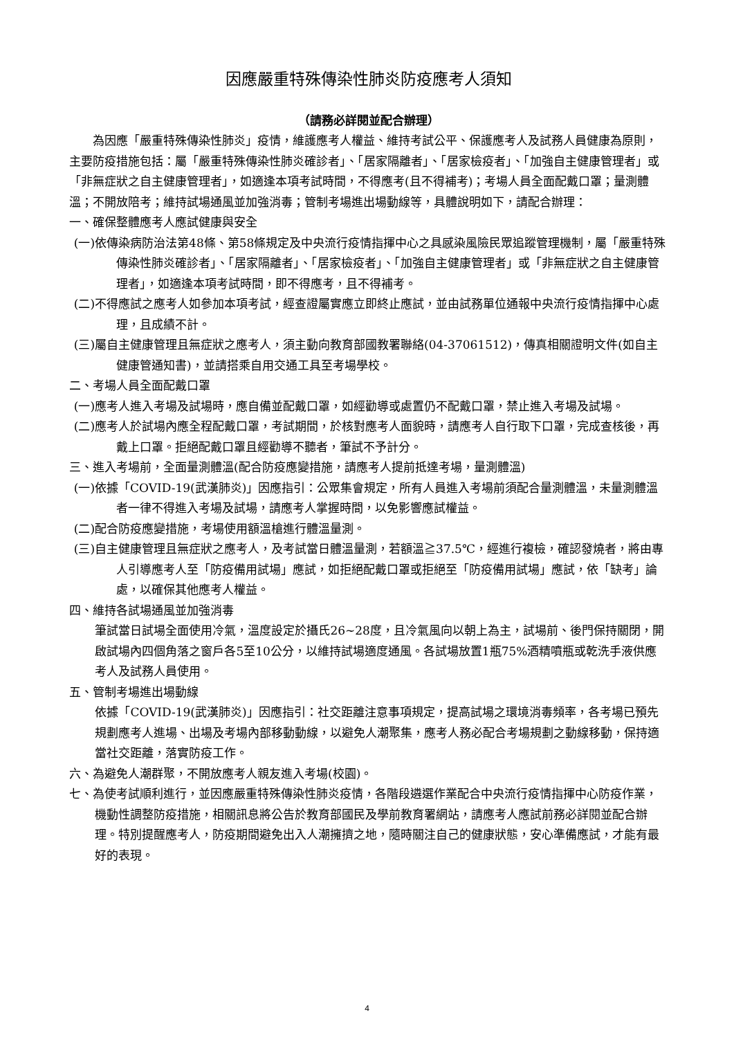因應嚴重特殊傳染性肺炎防疫應考人須知
（請務必詳閱並配合辦理）
為因應「嚴重特殊傳染性肺炎」疫情，維護應考人權益、維持考試公平、保護應考人及試務人員健康為原則，主要防疫措施包括：屬「嚴重特殊傳染性肺炎確診者」、「居家隔離者」、「居家檢疫者」、「加強自主健康管理者」或「非無症狀之自主健康管理者」，如適逢本項考試時間，不得應考(且不得補考)；考場人員全面配戴口罩；量測體溫；不開放陪考；維持試場通風並加強消毒；管制考場進出場動線等，具體說明如下，請配合辦理：
一、確保整體應考人應試健康與安全
(一)依傳染病防治法第48條、第58條規定及中央流行疫情指揮中心之具感染風險民眾追蹤管理機制，屬「嚴重特殊傳染性肺炎確診者」、「居家隔離者」、「居家檢疫者」、「加強自主健康管理者」或「非無症狀之自主健康管理者」，如適逢本項考試時間，即不得應考，且不得補考。
(二)不得應試之應考人如參加本項考試，經查證屬實應立即終止應試，並由試務單位通報中央流行疫情指揮中心處理，且成績不計。
(三)屬自主健康管理且無症狀之應考人，須主動向教育部國教署聯絡(04-37061512)，傳真相關證明文件(如自主健康管通知書)，並請搭乘自用交通工具至考場學校。
二、考場人員全面配戴口罩
(一)應考人進入考場及試場時，應自備並配戴口罩，如經勸導或處置仍不配戴口罩，禁止進入考場及試場。
(二)應考人於試場內應全程配戴口罩，考試期間，於核對應考人面貌時，請應考人自行取下口罩，完成查核後，再戴上口罩。拒絕配戴口罩且經勸導不聽者，筆試不予計分。
三、進入考場前，全面量測體溫(配合防疫應變措施，請應考人提前抵達考場，量測體溫)
(一)依據「COVID-19(武漢肺炎)」因應指引：公眾集會規定，所有人員進入考場前須配合量測體溫，未量測體溫者一律不得進入考場及試場，請應考人掌握時間，以免影響應試權益。
(二)配合防疫應變措施，考場使用額溫槍進行體溫量測。
(三)自主健康管理且無症狀之應考人，及考試當日體溫量測，若額溫≧37.5℃，經進行複檢，確認發燒者，將由專人引導應考人至「防疫備用試場」應試，如拒絕配戴口罩或拒絕至「防疫備用試場」應試，依「缺考」論處，以確保其他應考人權益。
四、維持各試場通風並加強消毒
筆試當日試場全面使用冷氣，溫度設定於攝氏26~28度，且冷氣風向以朝上為主，試場前、後門保持關閉，開啟試場內四個角落之窗戶各5至10公分，以維持試場適度通風。各試場放置1瓶75%酒精噴瓶或乾洗手液供應考人及試務人員使用。
五、管制考場進出場動線
依據「COVID-19(武漢肺炎)」因應指引：社交距離注意事項規定，提高試場之環境消毒頻率，各考場已預先規劃應考人進場、出場及考場內部移動動線，以避免人潮聚集，應考人務必配合考場規劃之動線移動，保持適當社交距離，落實防疫工作。
六、為避免人潮群聚，不開放應考人親友進入考場(校園)。
七、為使考試順利進行，並因應嚴重特殊傳染性肺炎疫情，各階段遴選作業配合中央流行疫情指揮中心防疫作業，機動性調整防疫措施，相關訊息將公告於教育部國民及學前教育署網站，請應考人應試前務必詳閱並配合辦理。特別提醒應考人，防疫期間避免出入人潮擁擠之地，隨時關注自己的健康狀態，安心準備應試，才能有最好的表現。
4